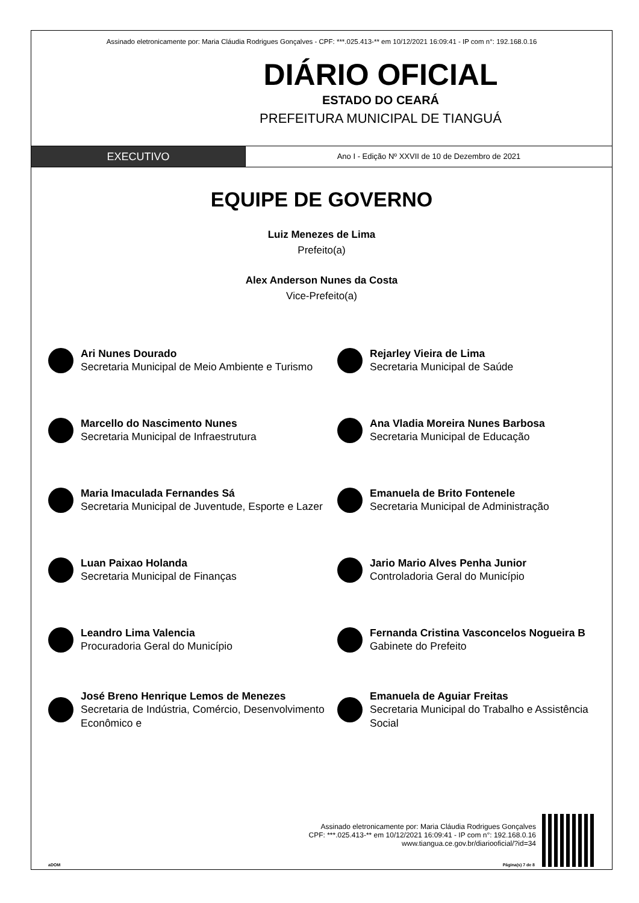Assinado eletronicamente por: Maria Cláudia Rodrigues Gonçalves - CPF: ***.025.413-** em 10/12/2021 16:09:41 - IP com n°: 192.168.0.16
DIÁRIO OFICIAL
ESTADO DO CEARÁ
PREFEITURA MUNICIPAL DE TIANGUÁ
EXECUTIVO
Ano I - Edição Nº XXVII de 10 de Dezembro de 2021
EQUIPE DE GOVERNO
Luiz Menezes de Lima
Prefeito(a)
Alex Anderson Nunes da Costa
Vice-Prefeito(a)
Ari Nunes Dourado
Secretaria Municipal de Meio Ambiente e Turismo
Rejarley Vieira de Lima
Secretaria Municipal de Saúde
Marcello do Nascimento Nunes
Secretaria Municipal de Infraestrutura
Ana Vladia Moreira Nunes Barbosa
Secretaria Municipal de Educação
Maria Imaculada Fernandes Sá
Secretaria Municipal de Juventude, Esporte e Lazer
Emanuela de Brito Fontenele
Secretaria Municipal de Administração
Luan Paixao Holanda
Secretaria Municipal de Finanças
Jario Mario Alves Penha Junior
Controladoria Geral do Município
Leandro Lima Valencia
Procuradoria Geral do Município
Fernanda Cristina Vasconcelos Nogueira B
Gabinete do Prefeito
José Breno Henrique Lemos de Menezes
Secretaria de Indústria, Comércio, Desenvolvimento Econômico e
Emanuela de Aguiar Freitas
Secretaria Municipal do Trabalho e Assistência Social
Assinado eletronicamente por: Maria Cláudia Rodrigues Gonçalves
CPF: ***.025.413-** em 10/12/2021 16:09:41 - IP com n°: 192.168.0.16
www.tiangua.ce.gov.br/diariooficial/?id=34
aDOM Página(s) 7 de 8